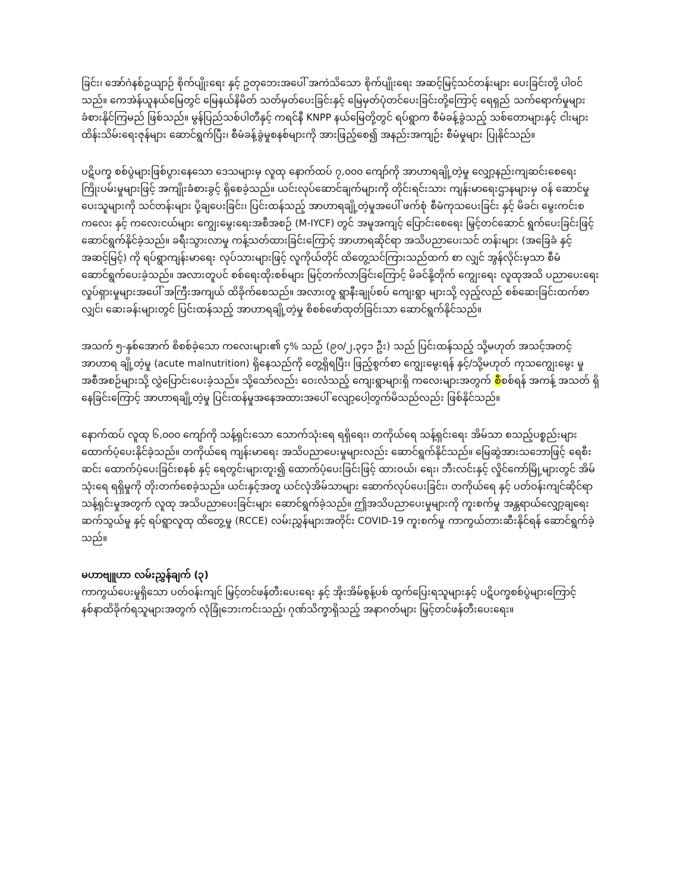ခြင်း၊ အော်ဂဲနစ်ဥယျာဉ် စိုက်ပျိုးရေး နှင့် ဥတုဘေးအပေါ် အကဲသိသော စိုက်ပျိုးရေး အဆင့်မြင့်သင်တန်းများ ပေးခြင်းတို့ ပါဝင်သည်။ ကေအဲန်ယူနယ်မြေတွင် မြေနယ်နိမိတ် သတ်မှတ်ပေးခြင်းနှင့် မြေမှတ်ပုံတင်ပေးခြင်းတို့ကြောင့် ရေရှည် သက်ရောက်မှုများ ခံစားနိုင်ကြမည် ဖြစ်သည်။ မွန်ပြည်သစ်ပါတီနှင့် ကရင်နီ KNPP နယ်မြေတို့တွင် ရပ်ရွာက စီမံခန့်ခွဲသည့် သစ်တောများနှင့် ငါးများ ထိန်းသိမ်းရေးဇုန်များ ဆောင်ရွက်ပြီး၊ စီမံခန့်ခွဲမှုစနစ်များကို အားဖြည့်စေ၍ အနည်းအကျဉ်း စီမံမှုများ ပြုနိုင်သည်။
ပဋိပက္ခ စစ်ပွဲများဖြစ်ပွားနေသော ဒေသများမှ လူထု နောက်ထပ် ၇,၀၀၀ ကျော်ကို အာဟာရချို့တဲ့မှု လျှော့နည်းကျဆင်းစေရေး ကြိုးပမ်းမှုများဖြင့် အကျိုးခံစားခွင့် ရှိစေခဲ့သည်။ ယင်းလုပ်ဆောင်ချက်များကို တိုင်းရင်းသား ကျန်းမာရေးဌာနများမှ ဝန် ဆောင်မှုပေးသူများကို သင်တန်းများ ပို့ချပေးခြင်း၊ ပြင်းထန်သည့် အာဟာရချို့တဲ့မှုအပေါ် ဖက်စုံ စီမံကုသပေးခြင်း နှင့် မိခင်၊ မွေးကင်းစကလေး နှင့် ကလေးငယ်များ ကျွေးမွေးရေးအစီအစဉ် (M-IYCF) တွင် အမူအကျင့် ပြောင်းစေရေး မြှင့်တင်ဆောင် ရွက်ပေးခြင်းဖြင့် ဆောင်ရွက်နိုင်ခဲ့သည်။ ခရီးသွားလာမှု ကန့်သတ်ထားခြင်းကြောင့် အာဟာရဆိုင်ရာ အသိပညာပေးသင် တန်းများ (အခြေခံ နှင့် အဆင့်မြင့်) ကို ရပ်ရွာကျန်းမာရေး လုပ်သားများဖြင့် လူကိုယ်တိုင် ထိတွေ့သင်ကြားသည်ထက် စာ လျှင် အွန်လိုင်းမှသာ စီမံဆောင်ရွက်ပေးခဲ့သည်။ အလားတူပင် စစ်ရေးထိုးစစ်များ မြင့်တက်လာခြင်းကြောင့် မိခင်နို့တိုက် ကျွေးရေး လူထုအသိ ပညာပေးရေး လှုပ်ရှားမှုများအပေါ် အကြီးအကျယ် ထိခိုက်စေသည်။ အလားတူ ရွာနီးချုပ်စပ် ကျေးရွာ များသို့ လှည့်လည် စစ်ဆေးခြင်းထက်စာလျှင်၊ ဆေးခန်းများတွင် ပြင်းထန်သည့် အာဟာရချို့တဲ့မှု စိစစ်ဖော်ထုတ်ခြင်းသာ ဆောင်ရွက်နိုင်သည်။
အသက် ၅-နှစ်အောက် စိစစ်ခဲ့သော ကလေးများ၏ ၄% သည် (၉၀/၂,၃၄၁ ဦး) သည် ပြင်းထန်သည့် သို့မဟုတ် အသင့်အတင့် အာဟာရ ချို့တဲ့မှု (acute malnutrition) ရှိနေသည်ကို တွေ့ရှိရပြီး၊ ဖြည့်စွက်စာ ကျွေးမွေးရန် နှင့်/သို့မဟုတ် ကုသကျွေးမွေး မှု အစီအစဉ်များသို့ လွှဲပြောင်းပေးခဲ့သည်။ သို့သော်လည်း ဝေးလံသည့် ကျေးရွာများရှိ ကလေးများအတွက် စီစစ်ရန် အကန့် အသတ် ရှိနေခြင်းကြောင့် အာဟာရချို့တဲ့မှု ပြင်းထန်မှုအနေအထားအပေါ် လျော့ပေါ့တွက်မိသည်လည်း ဖြစ်နိုင်သည်။
နောက်ထပ် လူထု ၆,၀၀၀ ကျော်ကို သန့်ရှင်းသော သောက်သုံးရေ ရရှိရေး၊ တကိုယ်ရေ သန့်ရှင်းရေး အိမ်သာ စသည့်ပစ္စည်းများ ထောက်ပံ့ပေးနိုင်ခဲ့သည်။ တကိုယ်ရေ ကျန်းမာရေး အသိပညာပေးမှုများလည်း ဆောင်ရွက်နိုင်သည်။ မြေဆွဲအားသဘောဖြင့် ရေစီးဆင်း ထောက်ပံ့ပေးခြင်းစနစ် နှင့် ရေတွင်းများတူး၍ ထောက်ပံ့ပေးခြင်းဖြင့် ထားဝယ်၊ ရေး၊ ဘီးလင်းနှင့် လှိုင်ကော်မြို့များတွင် အိမ်သုံးရေ ရရှိမှုကို တိုးတက်စေခဲ့သည်။ ယင်းနှင့်အတူ ယင်လုံအိမ်သာများ ဆောက်လုပ်ပေးခြင်း၊ တကိုယ်ရေ နှင့် ပတ်ဝန်းကျင်ဆိုင်ရာ သန့်ရှင်းမှုအတွက် လူထု အသိပညာပေးခြင်းများ ဆောင်ရွက်ခဲ့သည်။ ဤအသိပညာပေးမှုများကို ကူးစက်မှု အန္တရာယ်လျှော့ချရေး ဆက်သွယ်မှု နှင့် ရပ်ရွာလူထု ထိတွေ့မှု (RCCE) လမ်းညွှန်များအတိုင်း COVID-19 ကူးစက်မှု ကာကွယ်တားဆီးနိုင်ရန် ဆောင်ရွက်ခဲ့သည်။
မဟာဗျူဟာ လမ်းညွှန်ချက် (၃)
ကာကွယ်ပေးမှုရှိသော ပတ်ဝန်းကျင် မြှင့်တင်ဖန်တီးပေးရေး နှင့် အိုးအိမ်စွန့်ပစ် ထွက်ပြေးရသူများနှင့် ပဋိပက္ခစစ်ပွဲများကြောင့် နစ်နာထိခိုက်ရသူများအတွက် လုံခြုံဘေးကင်းသည့်၊ ဂုဏ်သိက္ခာရှိသည့် အနာဂတ်များ မြှင့်တင်ဖန်တီးပေးရေး။